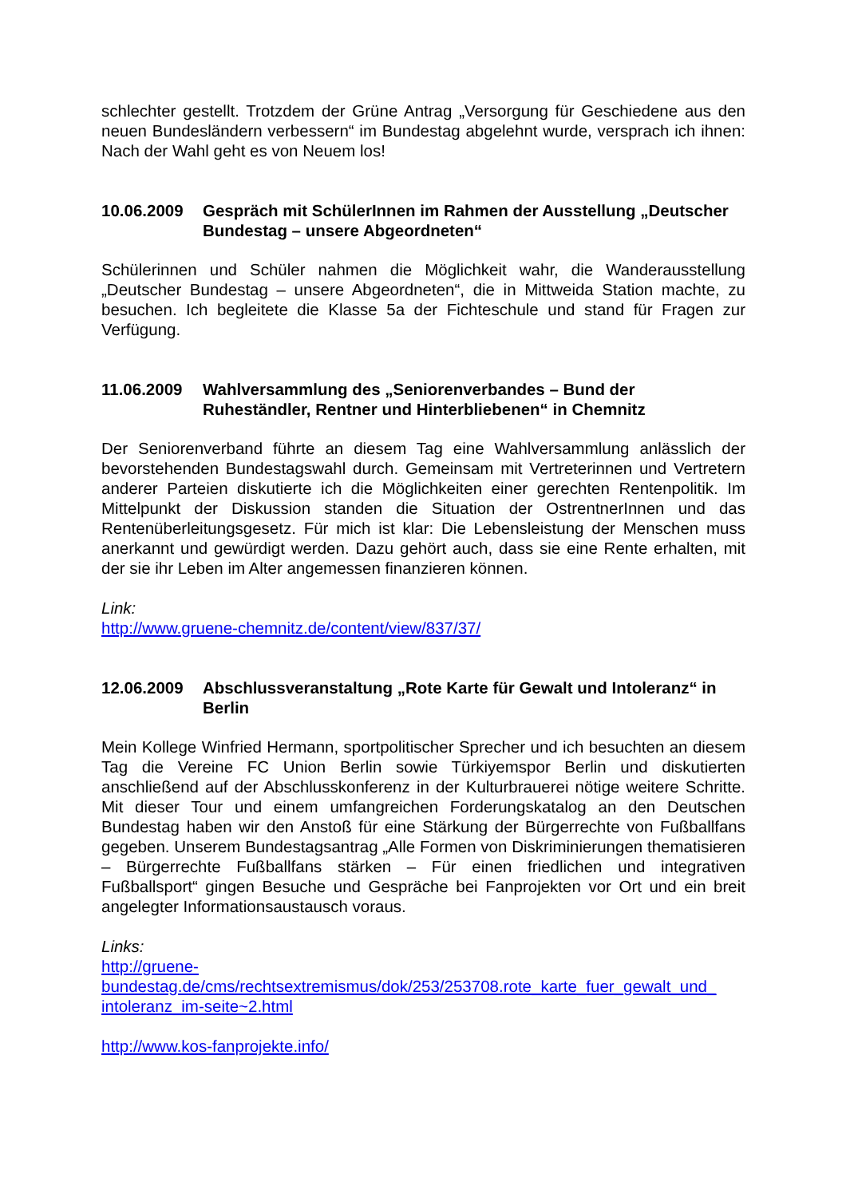schlechter gestellt. Trotzdem der Grüne Antrag „Versorgung für Geschiedene aus den neuen Bundesländern verbessern“ im Bundestag abgelehnt wurde, versprach ich ihnen: Nach der Wahl geht es von Neuem los!
10.06.2009 Gespräch mit SchülerInnen im Rahmen der Ausstellung „Deutscher Bundestag – unsere Abgeordneten“
Schülerinnen und Schüler nahmen die Möglichkeit wahr, die Wanderausstellung „Deutscher Bundestag – unsere Abgeordneten“, die in Mittweida Station machte, zu besuchen. Ich begleitete die Klasse 5a der Fichteschule und stand für Fragen zur Verfügung.
11.06.2009 Wahlversammlung des „Seniorenverbandes – Bund der Ruheständler, Rentner und Hinterbliebenen“ in Chemnitz
Der Seniorenverband führte an diesem Tag eine Wahlversammlung anlässlich der bevorstehenden Bundestagswahl durch. Gemeinsam mit Vertreterinnen und Vertretern anderer Parteien diskutierte ich die Möglichkeiten einer gerechten Rentenpolitik. Im Mittelpunkt der Diskussion standen die Situation der OstrentnerInnen und das Rentenüberleitungsgesetz. Für mich ist klar: Die Lebensleistung der Menschen muss anerkannt und gewürdigt werden. Dazu gehört auch, dass sie eine Rente erhalten, mit der sie ihr Leben im Alter angemessen finanzieren können.
Link:
http://www.gruene-chemnitz.de/content/view/837/37/
12.06.2009 Abschlussveranstaltung „Rote Karte für Gewalt und Intoleranz“ in Berlin
Mein Kollege Winfried Hermann, sportpolitischer Sprecher und ich besuchten an diesem Tag die Vereine FC Union Berlin sowie Türkiyemspor Berlin und diskutierten anschließend auf der Abschlusskonferenz in der Kulturbrauerei nötige weitere Schritte. Mit dieser Tour und einem umfangreichen Forderungskatalog an den Deutschen Bundestag haben wir den Anstoß für eine Stärkung der Bürgerrechte von Fußballfans gegeben. Unserem Bundestagsantrag „Alle Formen von Diskriminierungen thematisieren – Bürgerrechte Fußballfans stärken – Für einen friedlichen und integrativen Fußballsport“ gingen Besuche und Gespräche bei Fanprojekten vor Ort und ein breit angelegter Informationsaustausch voraus.
Links:
http://gruene-
bundestag.de/cms/rechtsextremismus/dok/253/253708.rote_karte_fuer_gewalt_und_
intoleranz_im-seite~2.html
http://www.kos-fanprojekte.info/